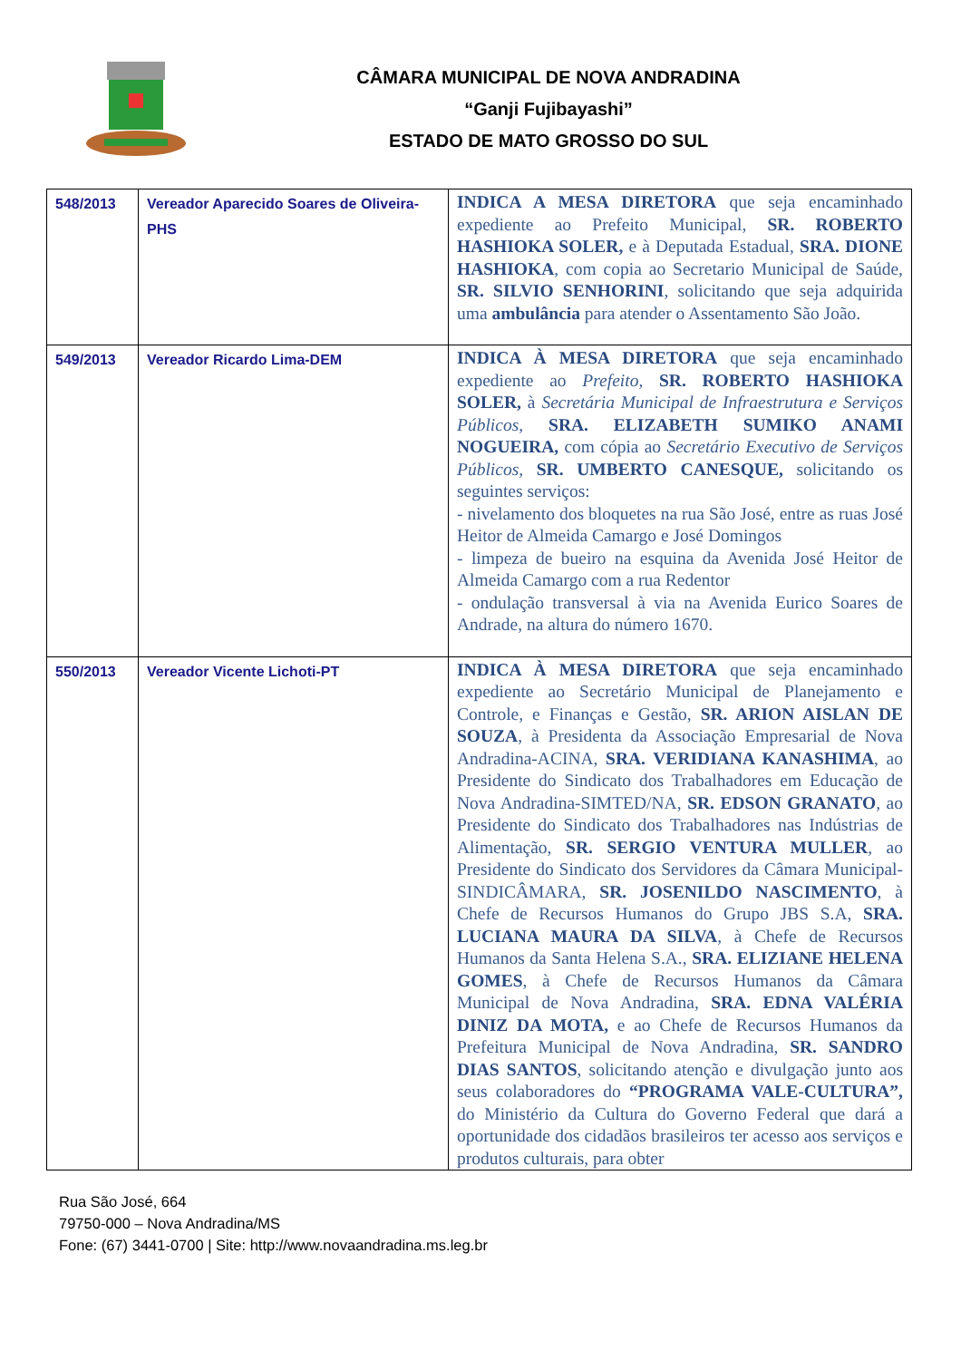CÂMARA MUNICIPAL DE NOVA ANDRADINA
“Ganji Fujibayashi”
ESTADO DE MATO GROSSO DO SUL
| 548/2013 | Vereador Aparecido Soares de Oliveira-PHS | INDICA A MESA DIRETORA que seja encaminhado expediente ao Prefeito Municipal, SR. ROBERTO HASHIOKA SOLER, e à Deputada Estadual, SRA. DIONE HASHIOKA , com copia ao Secretario Municipal de Saúde, SR. SILVIO SENHORINI , solicitando que seja adquirida uma ambulância para atender o Assentamento São João. |
| 549/2013 | Vereador Ricardo Lima-DEM | INDICA À MESA DIRETORA que seja encaminhado expediente ao Prefeito, SR. ROBERTO HASHIOKA SOLER, à Secretária Municipal de Infraestrutura e Serviços Públicos, SRA. ELIZABETH SUMIKO ANAMI NOGUEIRA, com cópia ao Secretário Executivo de Serviços Públicos, SR. UMBERTO CANESQUE, solicitando os seguintes serviços: - nivelamento dos bloquetes na rua São José, entre as ruas José Heitor de Almeida Camargo e José Domingos - limpeza de bueiro na esquina da Avenida José Heitor de Almeida Camargo com a rua Redentor - ondulação transversal à via na Avenida Eurico Soares de Andrade, na altura do número 1670. |
| 550/2013 | Vereador Vicente Lichoti-PT | INDICA À MESA DIRETORA que seja encaminhado expediente ao Secretário Municipal de Planejamento e Controle, e Finanças e Gestão, SR. ARION AISLAN DE SOUZA , à Presidenta da Associação Empresarial de Nova Andradina-ACINA, SRA. VERIDIANA KANASHIMA , ao Presidente do Sindicato dos Trabalhadores em Educação de Nova Andradina-SIMTED/NA, SR. EDSON GRANATO , ao Presidente do Sindicato dos Trabalhadores nas Indústrias de Alimentação, SR. SERGIO VENTURA MULLER , ao Presidente do Sindicato dos Servidores da Câmara Municipal-SINDICÂMARA, SR. JOSENILDO NASCIMENTO , à Chefe de Recursos Humanos do Grupo JBS S.A, SRA. LUCIANA MAURA DA SILVA , à Chefe de Recursos Humanos da Santa Helena S.A., SRA. ELIZIANE HELENA GOMES , à Chefe de Recursos Humanos da Câmara Municipal de Nova Andradina, SRA. EDNA VALÉRIA DINIZ DA MOTA, e ao Chefe de Recursos Humanos da Prefeitura Municipal de Nova Andradina, SR. SANDRO DIAS SANTOS , solicitando atenção e divulgação junto aos seus colaboradores do “PROGRAMA VALE-CULTURA”, do Ministério da Cultura do Governo Federal que dará a oportunidade dos cidadãos brasileiros ter acesso aos serviços e produtos culturais, para obter |
Rua São José, 664
79750-000 – Nova Andradina/MS
Fone: (67) 3441-0700 | Site: http://www.novaandradina.ms.leg.br